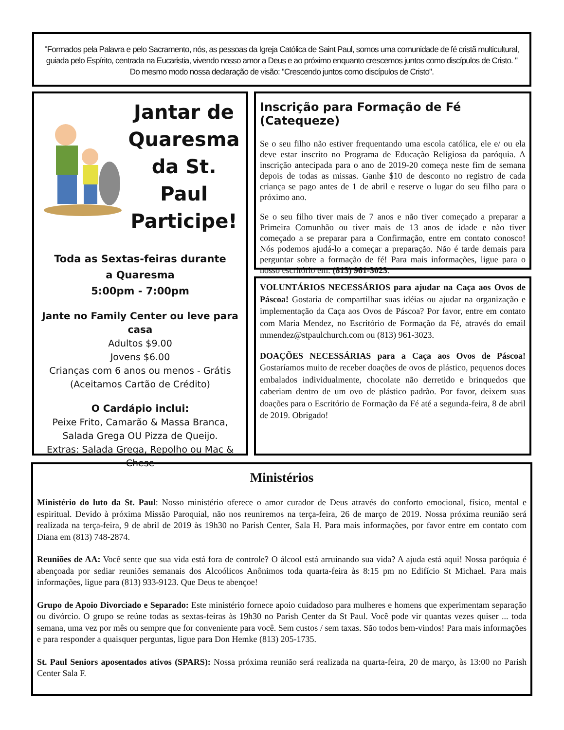"Formados pela Palavra e pelo Sacramento, nós, as pessoas da Igreja Católica de Saint Paul, somos uma comunidade de fé cristã multicultural, guiada pelo Espírito, centrada na Eucaristia, vivendo nosso amor a Deus e ao próximo enquanto crescemos juntos como discípulos de Cristo. " Do mesmo modo nossa declaração de visão: "Crescendo juntos como discípulos de Cristo".
Jantar de Quaresma da St. Paul Participe!
Toda as Sextas-feiras durante
a Quaresma
5:00pm - 7:00pm
Jante no Family Center ou leve para casa
Adultos $9.00
Jovens $6.00
Crianças com 6 anos ou menos - Grátis
(Aceitamos Cartão de Crédito)
O Cardápio inclui:
Peixe Frito, Camarão & Massa Branca, Salada Grega OU Pizza de Queijo.
Extras: Salada Grega, Repolho ou Mac & Chese
Inscrição para Formação de Fé (Catequeze)
Se o seu filho não estiver frequentando uma escola católica, ele e/ ou ela deve estar inscrito no Programa de Educação Religiosa da paróquia. A inscrição antecipada para o ano de 2019-20 começa neste fim de semana depois de todas as missas. Ganhe $10 de desconto no registro de cada criança se pago antes de 1 de abril e reserve o lugar do seu filho para o próximo ano.
Se o seu filho tiver mais de 7 anos e não tiver começado a preparar a Primeira Comunhão ou tiver mais de 13 anos de idade e não tiver começado a se preparar para a Confirmação, entre em contato conosco! Nós podemos ajudá-lo a começar a preparação. Não é tarde demais para perguntar sobre a formação de fé! Para mais informações, ligue para o nosso escritório em: (813) 961-3023.
VOLUNTÁRIOS NECESSÁRIOS para ajudar na Caça aos Ovos de Páscoa! Gostaria de compartilhar suas idéias ou ajudar na organização e implementação da Caça aos Ovos de Páscoa? Por favor, entre em contato com Maria Mendez, no Escritório de Formação da Fé, através do email mmendez@stpaulchurch.com ou (813) 961-3023.
DOAÇÕES NECESSÁRIAS para a Caça aos Ovos de Páscoa! Gostaríamos muito de receber doações de ovos de plástico, pequenos doces embalados individualmente, chocolate não derretido e brinquedos que caberiam dentro de um ovo de plástico padrão. Por favor, deixem suas doações para o Escritório de Formação da Fé até a segunda-feira, 8 de abril de 2019. Obrigado!
Ministérios
Ministério do luto da St. Paul: Nosso ministério oferece o amor curador de Deus através do conforto emocional, físico, mental e espiritual. Devido à próxima Missão Paroquial, não nos reuniremos na terça-feira, 26 de março de 2019. Nossa próxima reunião será realizada na terça-feira, 9 de abril de 2019 às 19h30 no Parish Center, Sala H. Para mais informações, por favor entre em contato com Diana em (813) 748-2874.
Reuniões de AA: Você sente que sua vida está fora de controle? O álcool está arruinando sua vida? A ajuda está aqui! Nossa paróquia é abençoada por sediar reuniões semanais dos Alcoólicos Anônimos toda quarta-feira às 8:15 pm no Edifício St Michael. Para mais informações, ligue para (813) 933-9123. Que Deus te abençoe!
Grupo de Apoio Divorciado e Separado: Este ministério fornece apoio cuidadoso para mulheres e homens que experimentam separação ou divórcio. O grupo se reúne todas as sextas-feiras às 19h30 no Parish Center da St Paul. Você pode vir quantas vezes quiser ... toda semana, uma vez por mês ou sempre que for conveniente para você. Sem custos / sem taxas. São todos bem-vindos! Para mais informações e para responder a quaisquer perguntas, ligue para Don Hemke (813) 205-1735.
St. Paul Seniors aposentados ativos (SPARS): Nossa próxima reunião será realizada na quarta-feira, 20 de março, às 13:00 no Parish Center Sala F.